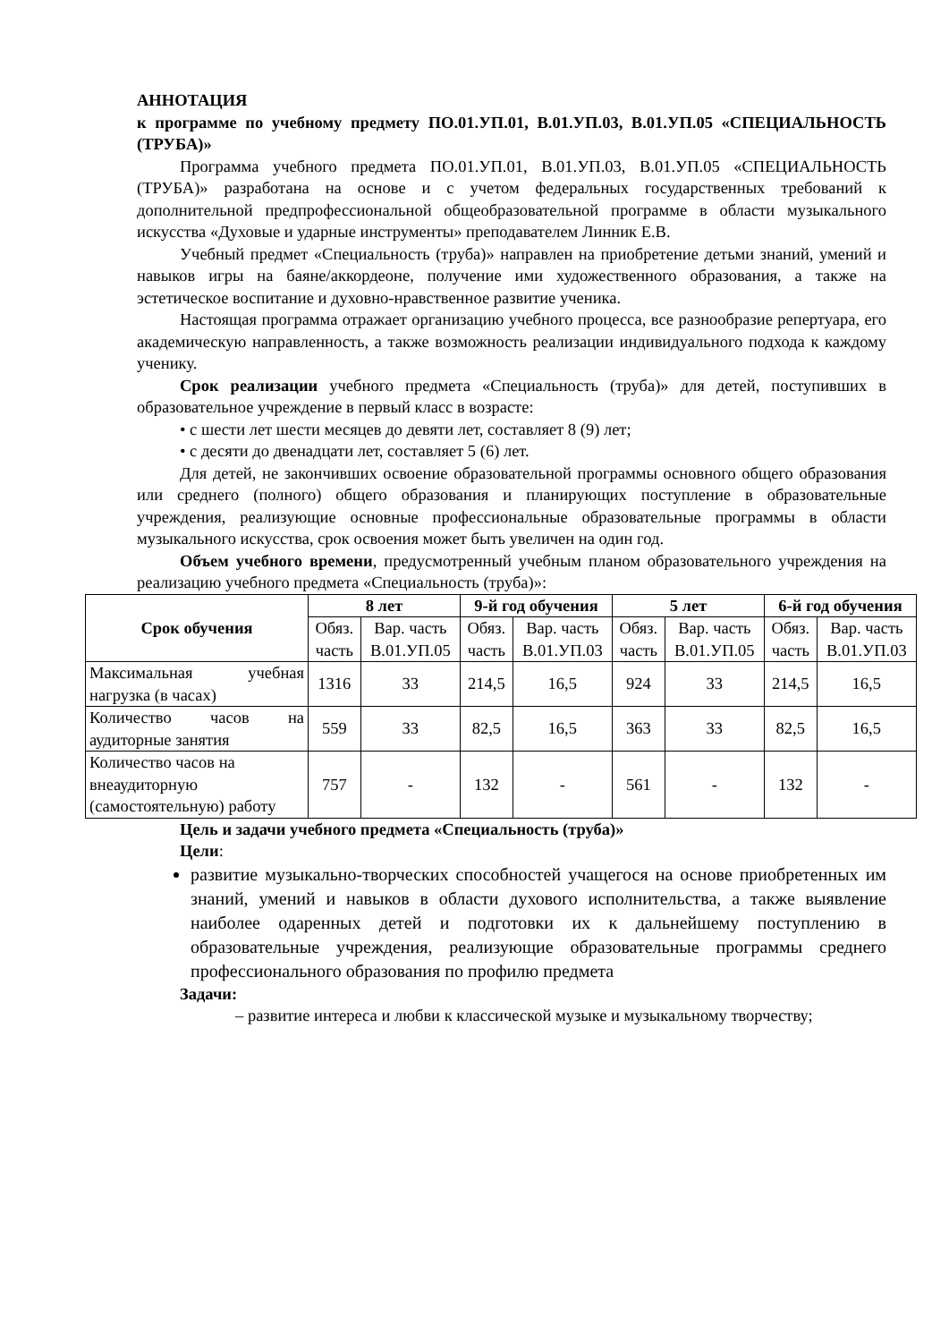АННОТАЦИЯ
к программе по учебному предмету ПО.01.УП.01, В.01.УП.03, В.01.УП.05 «СПЕЦИАЛЬНОСТЬ (ТРУБА)»
Программа учебного предмета ПО.01.УП.01, В.01.УП.03, В.01.УП.05 «СПЕЦИАЛЬНОСТЬ (ТРУБА)» разработана на основе и с учетом федеральных государственных требований к дополнительной предпрофессиональной общеобразовательной программе в области музыкального искусства «Духовые и ударные инструменты» преподавателем Линник Е.В.
Учебный предмет «Специальность (труба)» направлен на приобретение детьми знаний, умений и навыков игры на баяне/аккордеоне, получение ими художественного образования, а также на эстетическое воспитание и духовно-нравственное развитие ученика.
Настоящая программа отражает организацию учебного процесса, все разнообразие репертуара, его академическую направленность, а также возможность реализации индивидуального подхода к каждому ученику.
Срок реализации учебного предмета «Специальность (труба)» для детей, поступивших в образовательное учреждение в первый класс в возрасте:
• с шести лет шести месяцев до девяти лет, составляет 8 (9) лет;
• с десяти до двенадцати лет, составляет 5 (6) лет.
Для детей, не закончивших освоение образовательной программы основного общего образования или среднего (полного) общего образования и планирующих поступление в образовательные учреждения, реализующие основные профессиональные образовательные программы в области музыкального искусства, срок освоения может быть увеличен на один год.
Объем учебного времени, предусмотренный учебным планом образовательного учреждения на реализацию учебного предмета «Специальность (труба)»:
| Срок обучения | 8 лет | | 9-й год обучения | | 5 лет | | 6-й год обучения | |
| --- | --- | --- | --- | --- | --- | --- | --- | --- |
| | Обяз. часть | Вар. часть В.01.УП.05 | Обяз. часть | Вар. часть В.01.УП.03 | Обяз. часть | Вар. часть В.01.УП.05 | Обяз. часть | Вар. часть В.01.УП.03 |
| Максимальная учебная нагрузка (в часах) | 1316 | 33 | 214,5 | 16,5 | 924 | 33 | 214,5 | 16,5 |
| Количество часов на аудиторные занятия | 559 | 33 | 82,5 | 16,5 | 363 | 33 | 82,5 | 16,5 |
| Количество часов на внеаудиторную (самостоятельную) работу | 757 | - | 132 | - | 561 | - | 132 | - |
Цель и задачи учебного предмета «Специальность (труба)»
Цели:
развитие музыкально-творческих способностей учащегося на основе приобретенных им знаний, умений и навыков в области духового исполнительства, а также выявление наиболее одаренных детей и подготовки их к дальнейшему поступлению в образовательные учреждения, реализующие образовательные программы среднего профессионального образования по профилю предмета
Задачи:
– развитие интереса и любви к классической музыке и музыкальному творчеству;